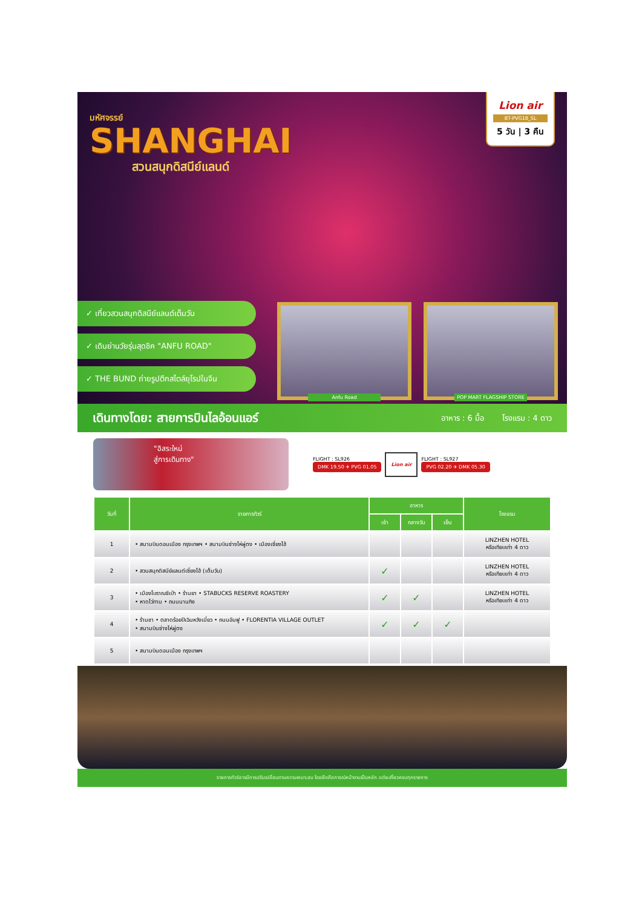มหัศจรรย์
SHANGHAI
สวนสนุกดิสนีย์แลนด์
Lion air
BT-PVG18_SL
5 วัน | 3 คืน
✓ เที่ยวสวนสนุกดิสนีย์แลนด์เต็มวัน
✓ เดินย่านวัยรุ่นสุดชิค "ANFU ROAD"
✓ THE BUND ถ่ายรูปตึกสไตล์ยุโรปในจีน
Anfu Road
POP MART FLAGSHIP STORE
เดินทางโดย: สายการบินไลอ้อนแอร์ อาหาร : 6 มื้อ โรงแรม : 4 ดาว
"อิสระใหม่
สู่การเดินทาง"
FLIGHT : SL926
DMK 19.50 ✈ PVG 01.05
Lion air
FLIGHT : SL927
PVG 02.20 ✈ DMK 05.30
| วันที่ | รายการทัวร์ | อาหาร | | | โรงแรม |
| --- | --- | --- | --- | --- | --- |
| | | เช้า | กลางวัน | เย็น | |
| 1 | • สนามบินดอนเมือง กรุงเทพฯ • สนามบินซ่างไห่ผู่ตง • เมืองเซี่ยงไฮ้ | | | | LINZHEN HOTEL หรือเทียบเท่า 4 ดาว |
| 2 | • สวนสนุกดิสนีย์แลนด์เซี่ยงไฮ้ (เต็มวัน) | ✓ | | | LINZHEN HOTEL หรือเทียบเท่า 4 ดาว |
| 3 | • เมืองโบราณชีเป่า • ร้านยา • STABUCKS RESERVE ROASTERY • หาดไว่ทาน • ถนนนานกิง | ✓ | ✓ | | LINZHEN HOTEL หรือเทียบเท่า 4 ดาว |
| 4 | • ร้านชา • ตลาดร้อยปีเฉินหวังเมี่ยว • ถนนอันฟู • FLORENTIA VILLAGE OUTLET • สนามบินซ่างไห่ผู่ตง | ✓ | ✓ | ✓ | |
| 5 | • สนามบินดอนเมือง กรุงเทพฯ | | | | |
รายการทัวร์อาจมีการปรับเปลี่ยนตามความเหมาะสม โดยยึดถือการณ์หน้างานเป็นหลัก แต่จะเที่ยวครบทุกรายการ